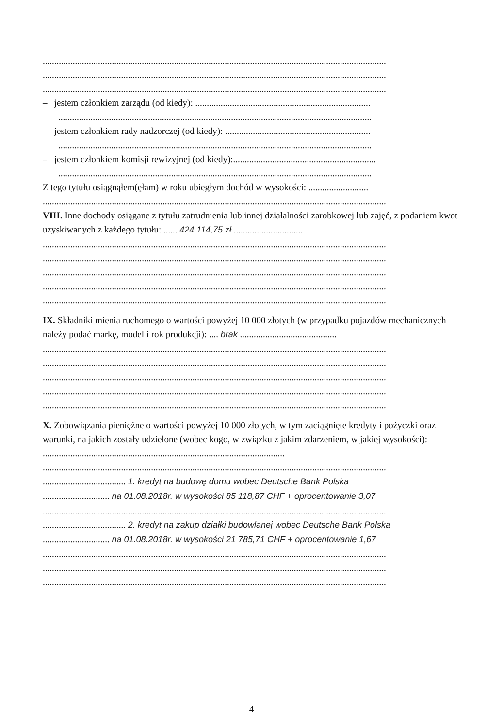.....................................................................................................................................................
.....................................................................................................................................................
.....................................................................................................................................................
– jestem członkiem zarządu (od kiedy): ............................................................................
........................................................................................................................................
– jestem członkiem rady nadzorczej (od kiedy): ...............................................................
........................................................................................................................................
– jestem członkiem komisji rewizyjnej (od kiedy):..............................................................
........................................................................................................................................
Z tego tytułu osiągnąłem(ęłam) w roku ubiegłym dochód w wysokości: ..........................
.....................................................................................................................................................
VIII. Inne dochody osiągane z tytułu zatrudnienia lub innej działalności zarobkowej lub zajęć, z podaniem kwot uzyskiwanych z każdego tytułu: ...... 424 114,75 zł ..............................
.....................................................................................................................................................
.....................................................................................................................................................
.....................................................................................................................................................
.....................................................................................................................................................
.....................................................................................................................................................
IX. Składniki mienia ruchomego o wartości powyżej 10 000 złotych (w przypadku pojazdów mechanicznych należy podać markę, model i rok produkcji): .... brak ..........................................
.....................................................................................................................................................
.....................................................................................................................................................
.....................................................................................................................................................
.....................................................................................................................................................
.....................................................................................................................................................
X. Zobowiązania pieniężne o wartości powyżej 10 000 złotych, w tym zaciągnięte kredyty i pożyczki oraz warunki, na jakich zostały udzielone (wobec kogo, w związku z jakim zdarzeniem, w jakiej wysokości): .........................................................................................................
.....................................................................................................................................................
.................................... 1. kredyt na budowę domu wobec Deutsche Bank Polska
............................. na 01.08.2018r. w wysokości 85 118,87 CHF + oprocentowanie 3,07
.....................................................................................................................................................
.................................... 2. kredyt na zakup działki budowlanej wobec Deutsche Bank Polska
............................. na 01.08.2018r. w wysokości 21 785,71 CHF + oprocentowanie 1,67
.....................................................................................................................................................
.....................................................................................................................................................
.....................................................................................................................................................
4